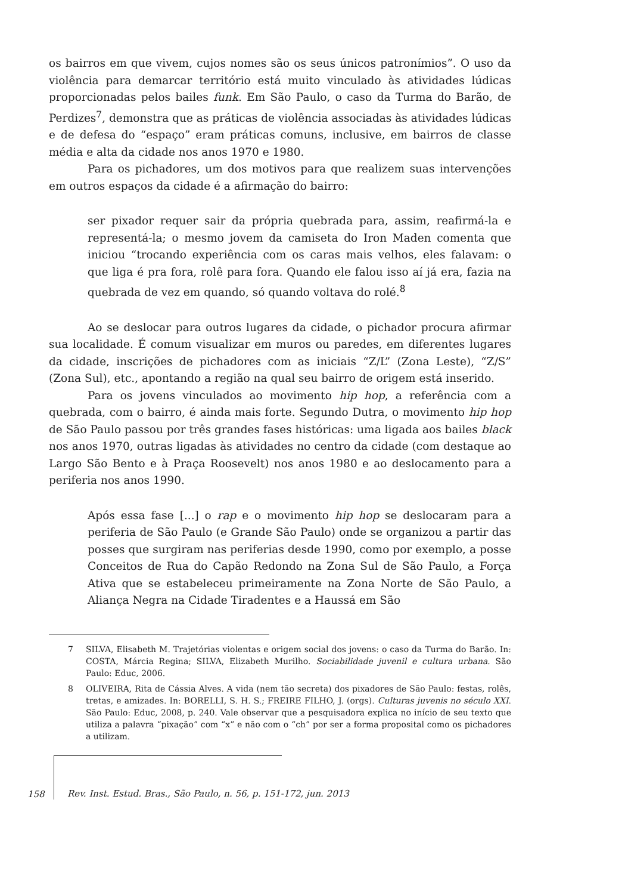os bairros em que vivem, cujos nomes são os seus únicos patronímios”. O uso da violência para demarcar território está muito vinculado às atividades lúdicas proporcionadas pelos bailes funk. Em São Paulo, o caso da Turma do Barão, de Perdizes<sup>7</sup>, demonstra que as práticas de violência associadas às atividades lúdicas e de defesa do “espaço” eram práticas comuns, inclusive, em bairros de classe média e alta da cidade nos anos 1970 e 1980.
Para os pichadores, um dos motivos para que realizem suas intervenções em outros espaços da cidade é a afirmação do bairro:
ser pixador requer sair da própria quebrada para, assim, reafirmá-la e representá-la; o mesmo jovem da camiseta do Iron Maden comenta que iniciou “trocando experiência com os caras mais velhos, eles falavam: o que liga é pra fora, rolê para fora. Quando ele falou isso aí já era, fazia na quebrada de vez em quando, só quando voltava do rolé.<sup>8</sup>
Ao se deslocar para outros lugares da cidade, o pichador procura afirmar sua localidade. É comum visualizar em muros ou paredes, em diferentes lugares da cidade, inscrições de pichadores com as iniciais “Z/L” (Zona Leste), “Z/S” (Zona Sul), etc., apontando a região na qual seu bairro de origem está inserido.
Para os jovens vinculados ao movimento hip hop, a referência com a quebrada, com o bairro, é ainda mais forte. Segundo Dutra, o movimento hip hop de São Paulo passou por três grandes fases históricas: uma ligada aos bailes black nos anos 1970, outras ligadas às atividades no centro da cidade (com destaque ao Largo São Bento e à Praça Roosevelt) nos anos 1980 e ao deslocamento para a periferia nos anos 1990.
Após essa fase [...] o rap e o movimento hip hop se deslocaram para a periferia de São Paulo (e Grande São Paulo) onde se organizou a partir das posses que surgiram nas periferias desde 1990, como por exemplo, a posse Conceitos de Rua do Capão Redondo na Zona Sul de São Paulo, a Força Ativa que se estabeleceu primeiramente na Zona Norte de São Paulo, a Aliança Negra na Cidade Tiradentes e a Haussá em São
7 SILVA, Elisabeth M. Trajetórias violentas e origem social dos jovens: o caso da Turma do Barão. In: COSTA, Márcia Regina; SILVA, Elizabeth Murilho. Sociabilidade juvenil e cultura urbana. São Paulo: Educ, 2006.
8 OLIVEIRA, Rita de Cássia Alves. A vida (nem tão secreta) dos pixadores de São Paulo: festas, rolês, tretas, e amizades. In: BORELLI, S. H. S.; FREIRE FILHO, J. (orgs). Culturas juvenis no século XXI. São Paulo: Educ, 2008, p. 240. Vale observar que a pesquisadora explica no início de seu texto que utiliza a palavra “pixação” com “x” e não com o “ch” por ser a forma proposital como os pichadores a utilizam.
158 Rev. Inst. Estud. Bras., São Paulo, n. 56, p. 151-172, jun. 2013